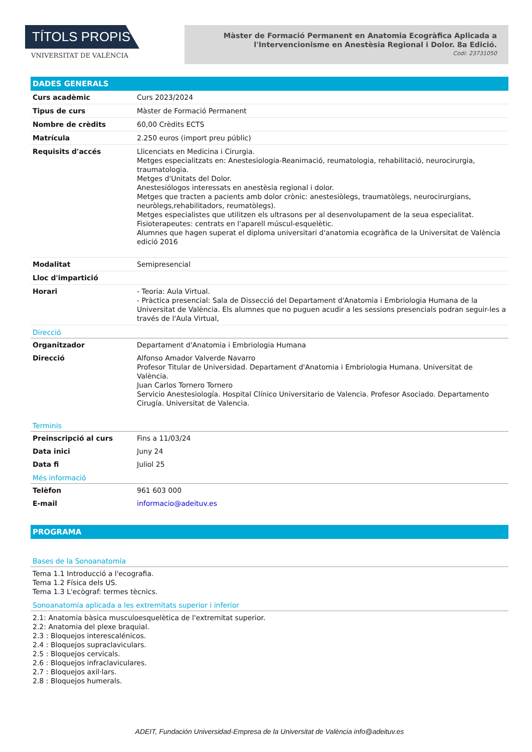TÍTOLS PROPIS
VNIVERSITAT DE VALÈNCIA
Màster de Formació Permanent en Anatomia Ecogràfica Aplicada a l'Intervencionisme en Anestèsia Regional i Dolor. 8a Edició.
Codi: 23731050
DADES GENERALS
| Curs acadèmic | Curs 2023/2024 |
| Tipus de curs | Màster de Formació Permanent |
| Nombre de crèdits | 60,00 Crèdits ECTS |
| Matrícula | 2.250 euros (import preu públic) |
| Requisits d'accés | Llicenciats en Medicina i Cirurgia. Metges especialitzats en: Anestesiologia-Reanimació, reumatologia, rehabilitació, neurocirurgia, traumatologia. Metges d'Unitats del Dolor. Anestesiólogos interessats en anestèsia regional i dolor. Metges que tracten a pacients amb dolor crònic: anestesiòlegs, traumatòlegs, neurocirurgians, neuròlegs,rehabilitadors, reumatòlegs). Metges especialistes que utilitzen els ultrasons per al desenvolupament de la seua especialitat. Fisioterapeutes: centrats en l'aparell múscul-esquelètic. Alumnes que hagen superat el diploma universitari d'anatomia ecogràfica de la Universitat de València edició 2016 |
| Modalitat | Semipresencial |
| Lloc d'impartició | |
| Horari | - Teoria: Aula Virtual. - Pràctica presencial: Sala de Dissecció del Departament d'Anatomia i Embriologia Humana de la Universitat de València. Els alumnes que no puguen acudir a les sessions presencials podran seguir-les a través de l'Aula Virtual, |
Direcció
| Organitzador | Departament d'Anatomia i Embriologia Humana |
| Direcció | Alfonso Amador Valverde Navarro Profesor Titular de Universidad. Departament d'Anatomia i Embriologia Humana. Universitat de València. Juan Carlos Tornero Tornero Servicio Anestesiología. Hospital Clínico Universitario de Valencia. Profesor Asociado. Departamento Cirugía. Universitat de Valencia. |
Terminis
| Preinscripció al curs | Fins a 11/03/24 |
| Data inici | Juny 24 |
| Data fi | Juliol 25 |
Més informació
| Telèfon | 961 603 000 |
| E-mail | informacio@adeituv.es |
PROGRAMA
Bases de la Sonoanatomía
Tema 1.1 Introducció a l'ecografia.
Tema 1.2 Física dels US.
Tema 1.3 L'ecògraf: termes tècnics.
Sonoanatomía aplicada a les extremitats superior i inferior
2.1: Anatomia bàsica musculoesquelètica de l'extremitat superior.
2.2: Anatomia del plexe braquial.
2.3 : Bloquejos interescalénicos.
2.4 : Bloquejos supraclaviculars.
2.5 : Bloquejos cervicals.
2.6 : Bloquejos infraclaviculares.
2.7 : Bloquejos axil·lars.
2.8 : Bloquejos humerals.
ADEIT, Fundación Universidad-Empresa de la Universitat de València info@adeituv.es